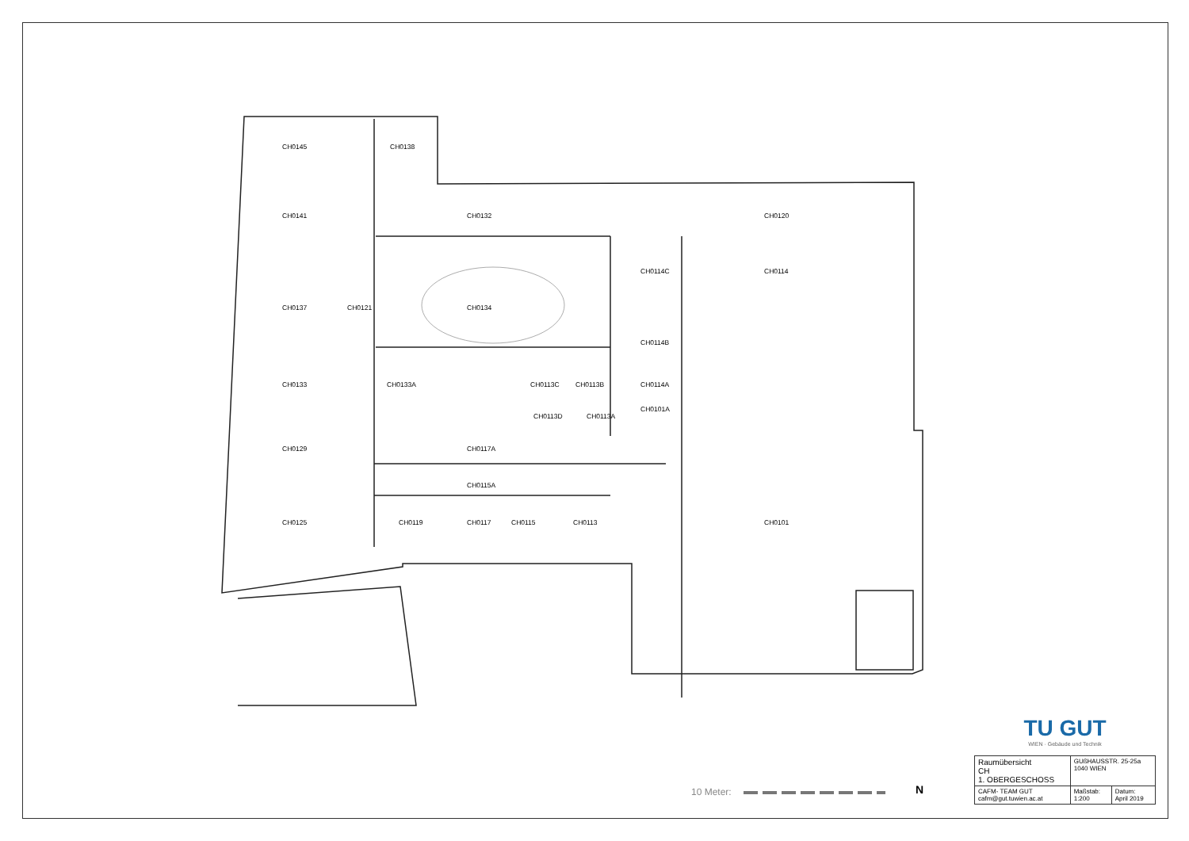CH0145 CH0138
CH0141 CH0132 CH0120
CH0114C CH0114
CH0137 CH0121 CH0134
CH0114B
CH0133 CH0133A CH0113C CH0113B CH0114A
CH0113D CH0113A
CH0101A
CH0129 CH0117A
CH0115A
CH0125 CH0119 CH0117 CH0115 CH0113 CH0101
10 Meter: N
TU GUT
WIEN · Gebäude und Technik
| Raumübersicht CH 1. OBERGESCHOSS | GUßHAUSSTR. 25-25a 1040 WIEN | |
| CAFM- TEAM GUT cafm@gut.tuwien.ac.at | Maßstab: 1:200 | Datum: April 2019 |